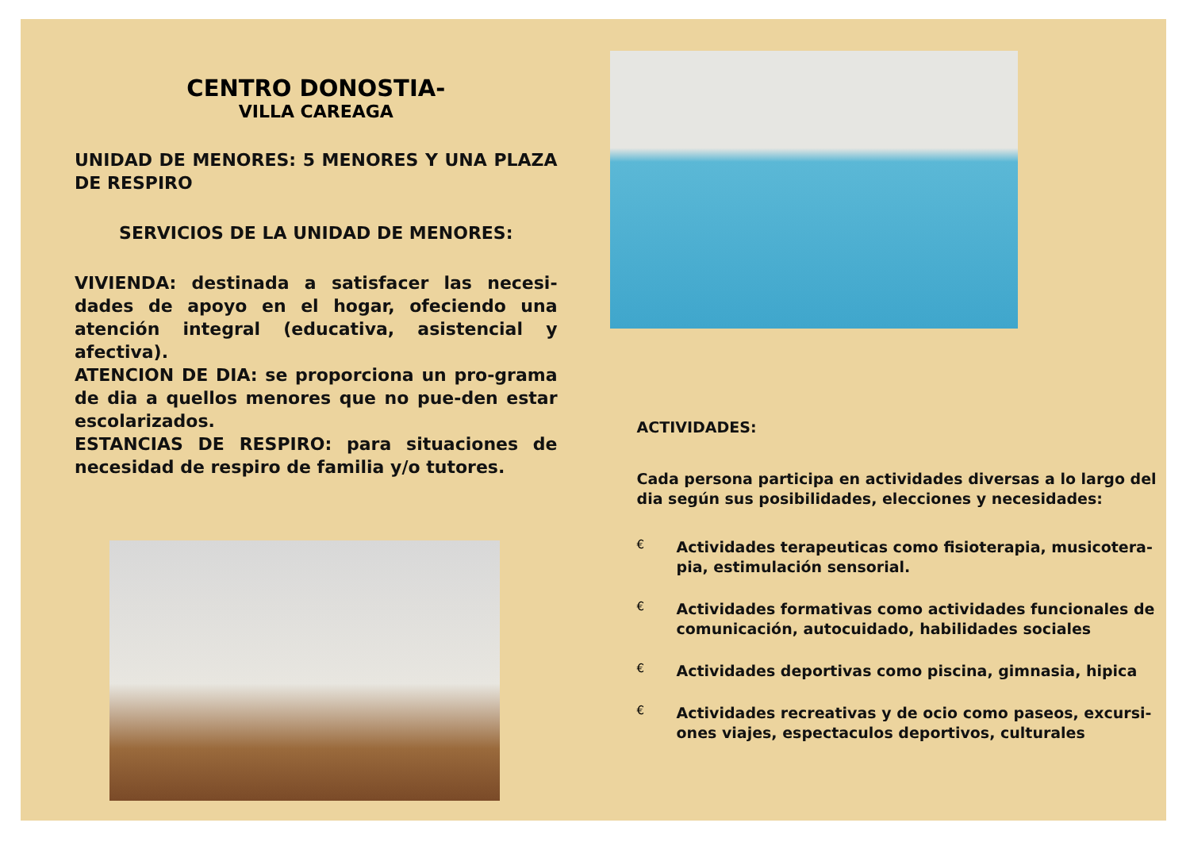CENTRO DONOSTIA-
VILLA CAREAGA
UNIDAD DE MENORES: 5 MENORES Y UNA PLAZA DE RESPIRO
SERVICIOS DE LA UNIDAD DE MENORES:
VIVIENDA: destinada a satisfacer las necesi-dades de apoyo en el hogar, ofeciendo una atención integral (educativa, asistencial y afectiva).
ATENCION DE DIA: se proporciona un pro-grama de dia a quellos menores que no pue-den estar escolarizados.
ESTANCIAS DE RESPIRO: para situaciones de necesidad de respiro de familia y/o tutores.
ACTIVIDADES:
Cada persona participa en actividades diversas a lo largo del dia según sus posibilidades, elecciones y necesidades:
€
Actividades terapeuticas como fisioterapia, musicotera-pia, estimulación sensorial.
€
Actividades formativas como actividades funcionales de comunicación, autocuidado, habilidades sociales
€
Actividades deportivas como piscina, gimnasia, hipica
€
Actividades recreativas y de ocio como paseos, excursi-ones viajes, espectaculos deportivos, culturales